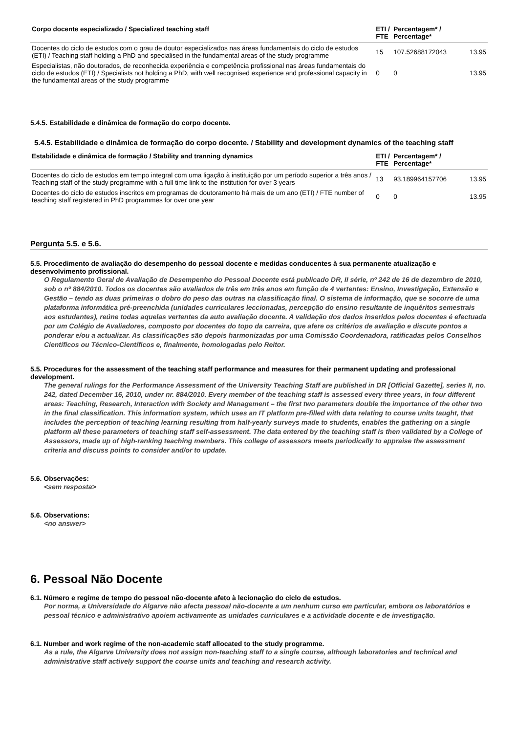| Corpo docente especializado / Specialized teaching staff | ETI / FTE | Percentagem* / Percentage* | |
| --- | --- | --- | --- |
| Docentes do ciclo de estudos com o grau de doutor especializados nas áreas fundamentais do ciclo de estudos (ETI) / Teaching staff holding a PhD and specialised in the fundamental areas of the study programme | 15 | 107.52688172043 | 13.95 |
| Especialistas, não doutorados, de reconhecida experiência e competência profissional nas áreas fundamentais do ciclo de estudos (ETI) / Specialists not holding a PhD, with well recognised experience and professional capacity in the fundamental areas of the study programme | 0 | 0 | 13.95 |
5.4.5. Estabilidade e dinâmica de formação do corpo docente.
5.4.5. Estabilidade e dinâmica de formação do corpo docente. / Stability and development dynamics of the teaching staff
| Estabilidade e dinâmica de formação / Stability and tranning dynamics | ETI / FTE | Percentagem* / Percentage* | |
| --- | --- | --- | --- |
| Docentes do ciclo de estudos em tempo integral com uma ligação à instituição por um período superior a três anos / Teaching staff of the study programme with a full time link to the institution for over 3 years | 13 | 93.189964157706 | 13.95 |
| Docentes do ciclo de estudos inscritos em programas de doutoramento há mais de um ano (ETI) / FTE number of teaching staff registered in PhD programmes for over one year | 0 | 0 | 13.95 |
Pergunta 5.5. e 5.6.
5.5. Procedimento de avaliação do desempenho do pessoal docente e medidas conducentes à sua permanente atualização e desenvolvimento profissional.
O Regulamento Geral de Avaliação de Desempenho do Pessoal Docente está publicado DR, II série, nº 242 de 16 de dezembro de 2010, sob o nº 884/2010. Todos os docentes são avaliados de três em três anos em função de 4 vertentes: Ensino, Investigação, Extensão e Gestão – tendo as duas primeiras o dobro do peso das outras na classificação final. O sistema de informação, que se socorre de uma plataforma informática pré-preenchida (unidades curriculares leccionadas, percepção do ensino resultante de inquéritos semestrais aos estudantes), reúne todas aquelas vertentes da auto avaliação docente. A validação dos dados inseridos pelos docentes é efectuada por um Colégio de Avaliadores, composto por docentes do topo da carreira, que afere os critérios de avaliação e discute pontos a ponderar e/ou a actualizar. As classificações são depois harmonizadas por uma Comissão Coordenadora, ratificadas pelos Conselhos Científicos ou Técnico-Científicos e, finalmente, homologadas pelo Reitor.
5.5. Procedures for the assessment of the teaching staff performance and measures for their permanent updating and professional development.
The general rulings for the Performance Assessment of the University Teaching Staff are published in DR [Official Gazette], series II, no. 242, dated December 16, 2010, under nr. 884/2010. Every member of the teaching staff is assessed every three years, in four different areas: Teaching, Research, Interaction with Society and Management – the first two parameters double the importance of the other two in the final classification. This information system, which uses an IT platform pre-filled with data relating to course units taught, that includes the perception of teaching learning resulting from half-yearly surveys made to students, enables the gathering on a single platform all these parameters of teaching staff self-assessment. The data entered by the teaching staff is then validated by a College of Assessors, made up of high-ranking teaching members. This college of assessors meets periodically to appraise the assessment criteria and discuss points to consider and/or to update.
5.6. Observações:
<sem resposta>
5.6. Observations:
<no answer>
6. Pessoal Não Docente
6.1. Número e regime de tempo do pessoal não-docente afeto à lecionação do ciclo de estudos.
Por norma, a Universidade do Algarve não afecta pessoal não-docente a um nenhum curso em particular, embora os laboratórios e pessoal técnico e administrativo apoiem activamente as unidades curriculares e a actividade docente e de investigação.
6.1. Number and work regime of the non-academic staff allocated to the study programme.
As a rule, the Algarve University does not assign non-teaching staff to a single course, although laboratories and technical and administrative staff actively support the course units and teaching and research activity.